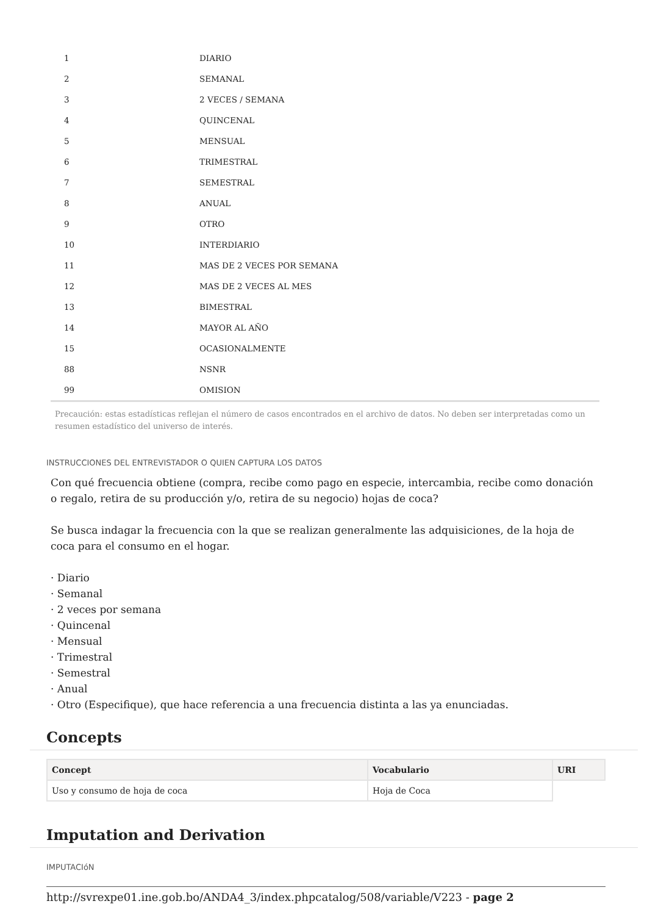| 1 | DIARIO |
| 2 | SEMANAL |
| 3 | 2 VECES / SEMANA |
| 4 | QUINCENAL |
| 5 | MENSUAL |
| 6 | TRIMESTRAL |
| 7 | SEMESTRAL |
| 8 | ANUAL |
| 9 | OTRO |
| 10 | INTERDIARIO |
| 11 | MAS DE 2 VECES POR SEMANA |
| 12 | MAS DE 2 VECES AL MES |
| 13 | BIMESTRAL |
| 14 | MAYOR AL AÑO |
| 15 | OCASIONALMENTE |
| 88 | NSNR |
| 99 | OMISION |
Precaución: estas estadísticas reflejan el número de casos encontrados en el archivo de datos. No deben ser interpretadas como un resumen estadístico del universo de interés.
INSTRUCCIONES DEL ENTREVISTADOR O QUIEN CAPTURA LOS DATOS
Con qué frecuencia obtiene (compra, recibe como pago en especie, intercambia, recibe como donación o regalo, retira de su producción y/o, retira de su negocio) hojas de coca?
Se busca indagar la frecuencia con la que se realizan generalmente las adquisiciones, de la hoja de coca para el consumo en el hogar.
· Diario
· Semanal
· 2 veces por semana
· Quincenal
· Mensual
· Trimestral
· Semestral
· Anual
· Otro (Especifique), que hace referencia a una frecuencia distinta a las ya enunciadas.
Concepts
| Concept | Vocabulario | URI |
| --- | --- | --- |
| Uso y consumo de hoja de coca | Hoja de Coca | |
Imputation and Derivation
IMPUTACIóN
http://svrexpe01.ine.gob.bo/ANDA4_3/index.phpcatalog/508/variable/V223 - page 2